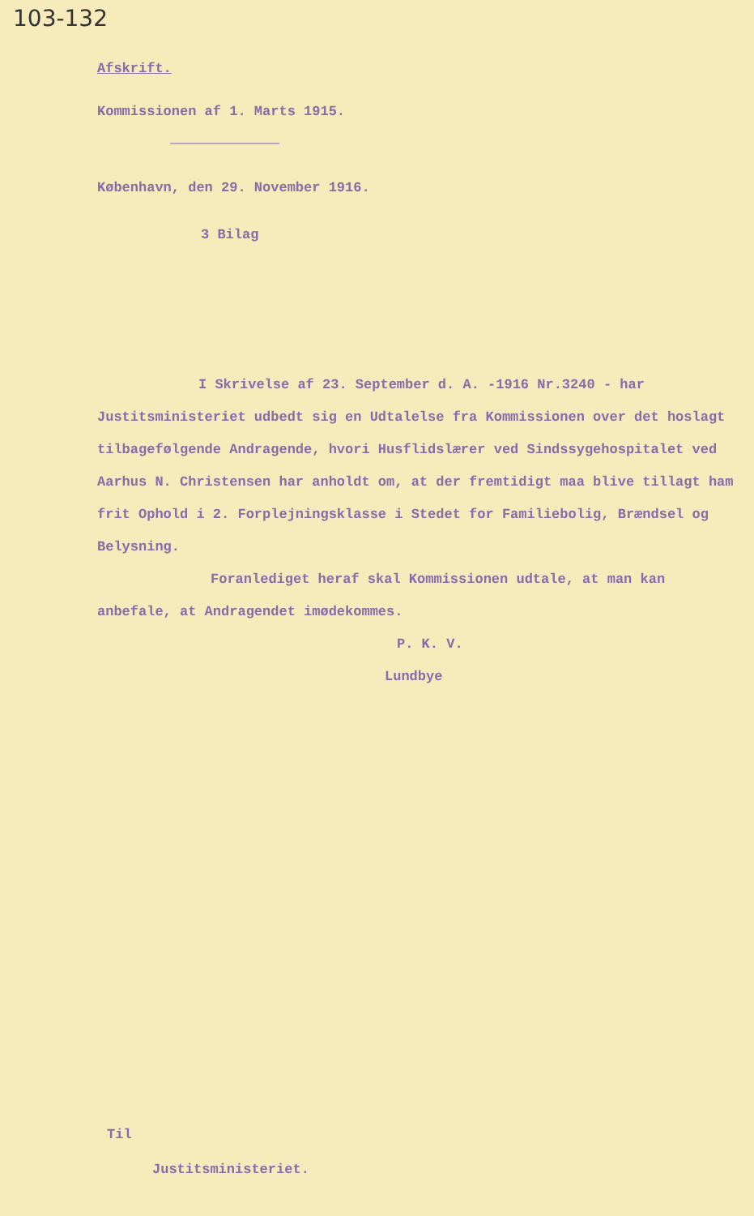103-132
Afskrift.
Kommissionen af 1. Marts 1915.
København, den 29. November 1916.
3 Bilag
I Skrivelse af 23. September d. A. -1916 Nr.3240 - har Justitsministeriet udbedt sig en Udtalelse fra Kommissionen over det hoslagt tilbagefølgende Andragende, hvori Husflidslærer ved Sindssygehospitalet ved Aarhus N. Christensen har anholdt om, at der fremtidigt maa blive tillagt ham frit Ophold i 2. Forplejningsklasse i Stedet for Familiebolig, Brændsel og Belysning.
Foranlediget heraf skal Kommissionen udtale, at man kan anbefale, at Andragendet imødekommes.
P. K. V.
Lundbye
Til
Justitsministeriet.